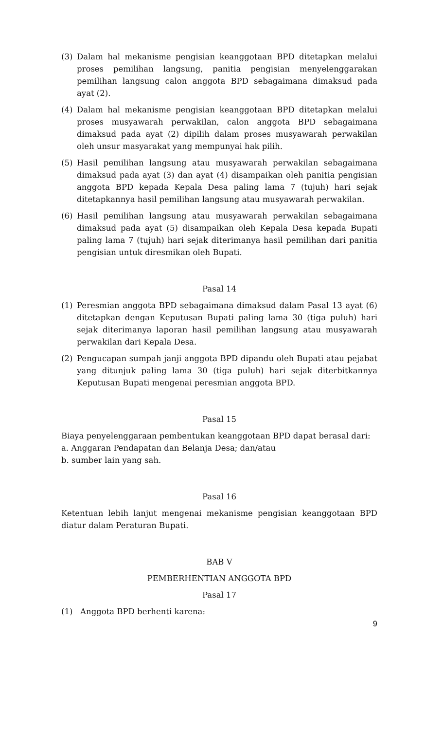(3) Dalam hal mekanisme pengisian keanggotaan BPD ditetapkan melalui proses pemilihan langsung, panitia pengisian menyelenggarakan pemilihan langsung calon anggota BPD sebagaimana dimaksud pada ayat (2).
(4) Dalam hal mekanisme pengisian keanggotaan BPD ditetapkan melalui proses musyawarah perwakilan, calon anggota BPD sebagaimana dimaksud pada ayat (2) dipilih dalam proses musyawarah perwakilan oleh unsur masyarakat yang mempunyai hak pilih.
(5) Hasil pemilihan langsung atau musyawarah perwakilan sebagaimana dimaksud pada ayat (3) dan ayat (4) disampaikan oleh panitia pengisian anggota BPD kepada Kepala Desa paling lama 7 (tujuh) hari sejak ditetapkannya hasil pemilihan langsung atau musyawarah perwakilan.
(6) Hasil pemilihan langsung atau musyawarah perwakilan sebagaimana dimaksud pada ayat (5) disampaikan oleh Kepala Desa kepada Bupati paling lama 7 (tujuh) hari sejak diterimanya hasil pemilihan dari panitia pengisian untuk diresmikan oleh Bupati.
Pasal 14
(1) Peresmian anggota BPD sebagaimana dimaksud dalam Pasal 13 ayat (6) ditetapkan dengan Keputusan Bupati paling lama 30 (tiga puluh) hari sejak diterimanya laporan hasil pemilihan langsung atau musyawarah perwakilan dari Kepala Desa.
(2) Pengucapan sumpah janji anggota BPD dipandu oleh Bupati atau pejabat yang ditunjuk paling lama 30 (tiga puluh) hari sejak diterbitkannya Keputusan Bupati mengenai peresmian anggota BPD.
Pasal 15
Biaya penyelenggaraan pembentukan keanggotaan BPD dapat berasal dari:
a. Anggaran Pendapatan dan Belanja Desa; dan/atau
b. sumber lain yang sah.
Pasal 16
Ketentuan lebih lanjut mengenai mekanisme pengisian keanggotaan BPD diatur dalam Peraturan Bupati.
BAB V
PEMBERHENTIAN ANGGOTA BPD
Pasal 17
(1) Anggota BPD berhenti karena:
9